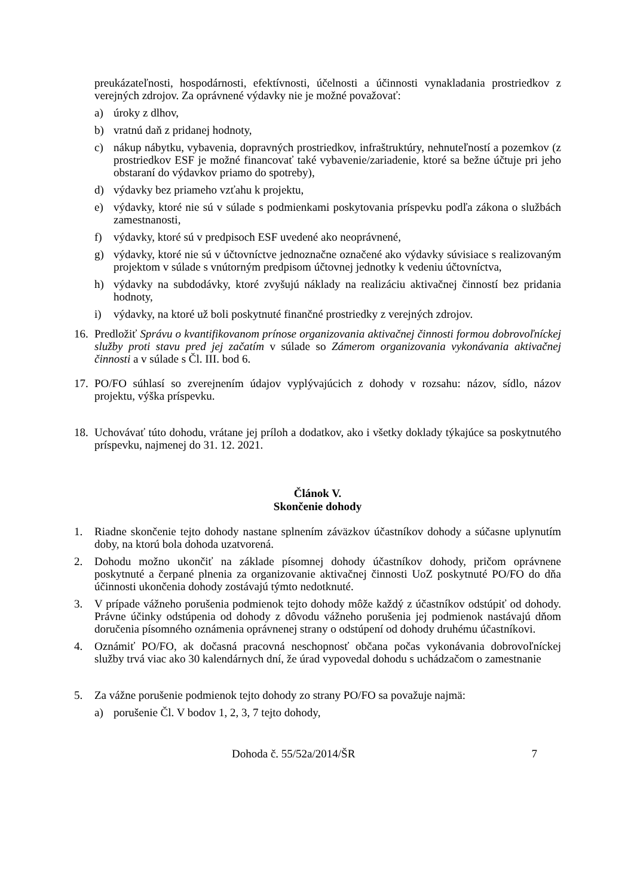preukázateľnosti, hospodárnosti, efektívnosti, účelnosti a účinnosti vynakladania prostriedkov z verejných zdrojov. Za oprávnené výdavky nie je možné považovať:
a) úroky z dlhov,
b) vratnú daň z pridanej hodnoty,
c) nákup nábytku, vybavenia, dopravných prostriedkov, infraštruktúry, nehnuteľností a pozemkov (z prostriedkov ESF je možné financovať také vybavenie/zariadenie, ktoré sa bežne účtuje pri jeho obstaraní do výdavkov priamo do spotreby),
d) výdavky bez priameho vzťahu k projektu,
e) výdavky, ktoré nie sú v súlade s podmienkami poskytovania príspevku podľa zákona o službách zamestnanosti,
f) výdavky, ktoré sú v predpisoch ESF uvedené ako neoprávnené,
g) výdavky, ktoré nie sú v účtovníctve jednoznačne označené ako výdavky súvisiace s realizovaným projektom v súlade s vnútorným predpisom účtovnej jednotky k vedeniu účtovníctva,
h) výdavky na subdodávky, ktoré zvyšujú náklady na realizáciu aktivačnej činností bez pridania hodnoty,
i) výdavky, na ktoré už boli poskytnuté finančné prostriedky z verejných zdrojov.
16. Predložiť Správu o kvantifikovanom prínose organizovania aktivačnej činnosti formou dobrovoľníckej služby proti stavu pred jej začatím v súlade so Zámerom organizovania vykonávania aktivačnej činnosti a v súlade s Čl. III. bod 6.
17. PO/FO súhlasí so zverejnením údajov vyplývajúcich z dohody v rozsahu: názov, sídlo, názov projektu, výška príspevku.
18. Uchovávať túto dohodu, vrátane jej príloh a dodatkov, ako i všetky doklady týkajúce sa poskytnutého príspevku, najmenej do 31. 12. 2021.
Článok V.
Skončenie dohody
1. Riadne skončenie tejto dohody nastane splnením záväzkov účastníkov dohody a súčasne uplynutím doby, na ktorú bola dohoda uzatvorená.
2. Dohodu možno ukončiť na základe písomnej dohody účastníkov dohody, pričom oprávnene poskytnuté a čerpané plnenia za organizovanie aktivačnej činnosti UoZ poskytnuté PO/FO do dňa účinnosti ukončenia dohody zostávajú týmto nedotknuté.
3. V prípade vážneho porušenia podmienok tejto dohody môže každý z účastníkov odstúpiť od dohody. Právne účinky odstúpenia od dohody z dôvodu vážneho porušenia jej podmienok nastávajú dňom doručenia písomného oznámenia oprávnenej strany o odstúpení od dohody druhému účastníkovi.
4. Oznámiť PO/FO, ak dočasná pracovná neschopnosť občana počas vykonávania dobrovoľníckej služby trvá viac ako 30 kalendárnych dní, že úrad vypovedal dohodu s uchádzačom o zamestnanie
5. Za vážne porušenie podmienok tejto dohody zo strany PO/FO sa považuje najmä:
a) porušenie Čl. V bodov 1, 2, 3, 7 tejto dohody,
Dohoda č. 55/52a/2014/ŠR 7